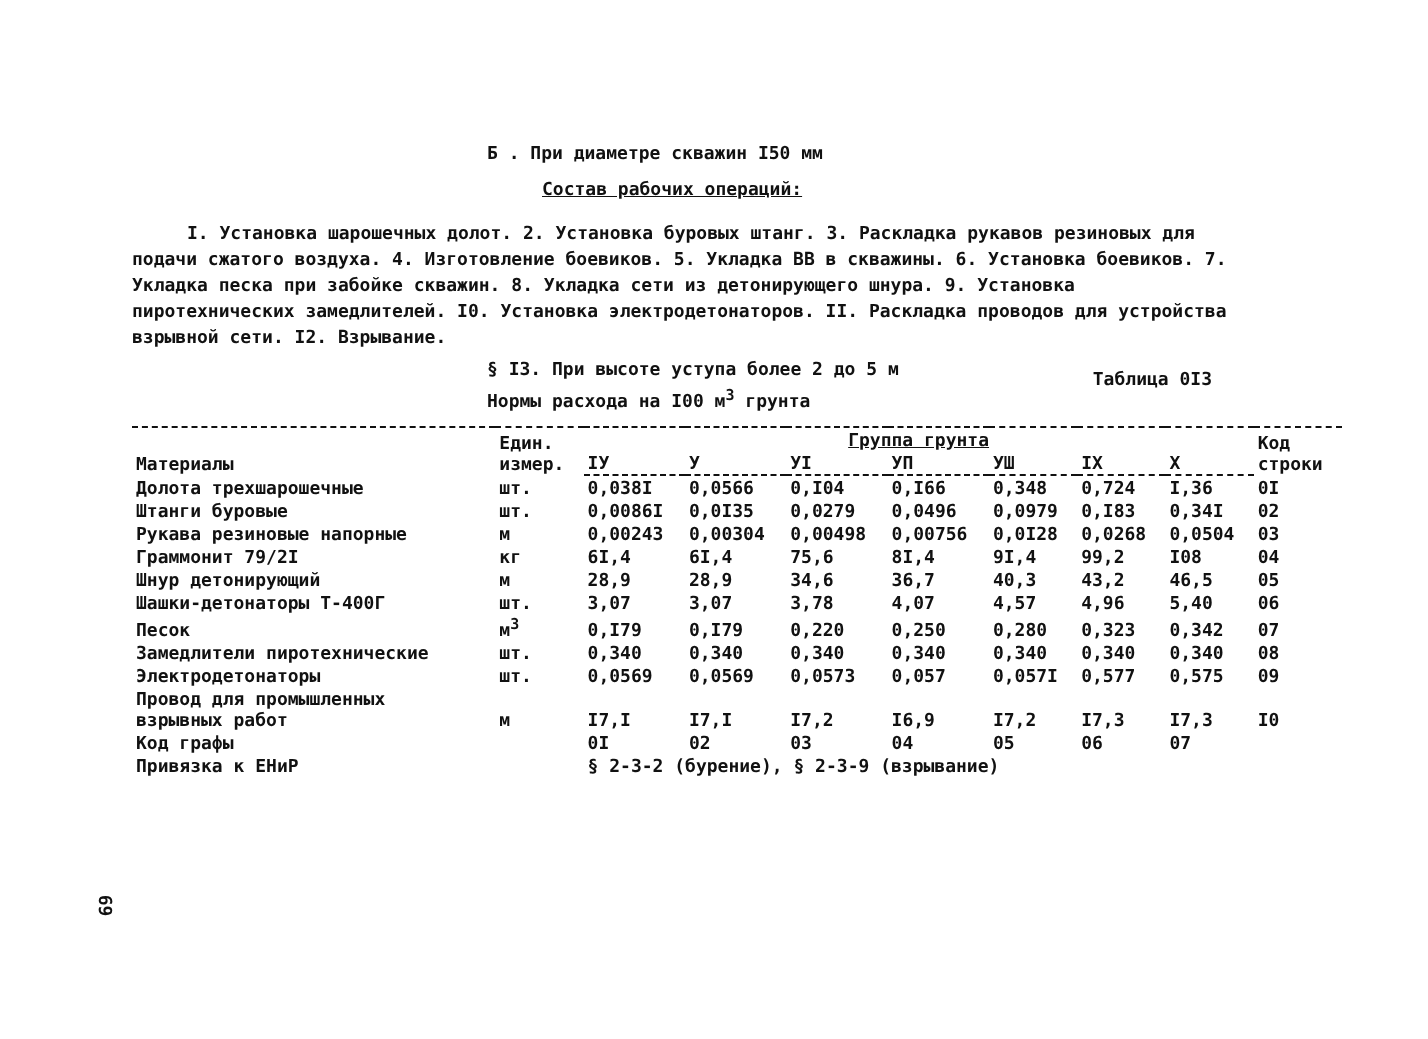Б . При диаметре скважин I50 мм
Состав рабочих операций:
I. Установка шарошечных долот. 2. Установка буровых штанг. 3. Раскладка рукавов резиновых для подачи сжатого воздуха. 4. Изготовление боевиков. 5. Укладка ВВ в скважины. 6. Установка боевиков. 7. Укладка песка при забойке скважин. 8. Укладка сети из детонирующего шнура. 9. Установка пиротехнических замедлителей. I0. Установка электродетонаторов. II. Раскладка проводов для устройства взрывной сети. I2. Взрывание.
§ I3. При высоте уступа более 2 до 5 м
Нормы расхода на I00 м<sup>3</sup> грунта
Таблица 0I3
| Материалы | Един. измер. | Группа грунта | | | | | | | Код строки |
| --- | --- | --- | --- | --- | --- | --- | --- | --- | --- |
| | | IУ | У | УI | УП | УШ | IX | X | |
| Долота трехшарошечные | шт. | 0,038I | 0,0566 | 0,I04 | 0,I66 | 0,348 | 0,724 | I,36 | 0I |
| Штанги буровые | шт. | 0,0086I | 0,0I35 | 0,0279 | 0,0496 | 0,0979 | 0,I83 | 0,34I | 02 |
| Рукава резиновые напорные | м | 0,00243 | 0,00304 | 0,00498 | 0,00756 | 0,0I28 | 0,0268 | 0,0504 | 03 |
| Граммонит 79/2I | кг | 6I,4 | 6I,4 | 75,6 | 8I,4 | 9I,4 | 99,2 | I08 | 04 |
| Шнур детонирующий | м | 28,9 | 28,9 | 34,6 | 36,7 | 40,3 | 43,2 | 46,5 | 05 |
| Шашки-детонаторы Т-400Г | шт. | 3,07 | 3,07 | 3,78 | 4,07 | 4,57 | 4,96 | 5,40 | 06 |
| Песок | м<sup>3</sup> | 0,I79 | 0,I79 | 0,220 | 0,250 | 0,280 | 0,323 | 0,342 | 07 |
| Замедлители пиротехнические | шт. | 0,340 | 0,340 | 0,340 | 0,340 | 0,340 | 0,340 | 0,340 | 08 |
| Электродетонаторы | шт. | 0,0569 | 0,0569 | 0,0573 | 0,057 | 0,057I | 0,577 | 0,575 | 09 |
| Провод для промышленных взрывных работ | м | I7,I | I7,I | I7,2 | I6,9 | I7,2 | I7,3 | I7,3 | I0 |
| Код графы | | 0I | 02 | 03 | 04 | 05 | 06 | 07 | |
| Привязка к ЕНиР | | § 2-3-2 (бурение), § 2-3-9 (взрывание) | | | | | | | |
69